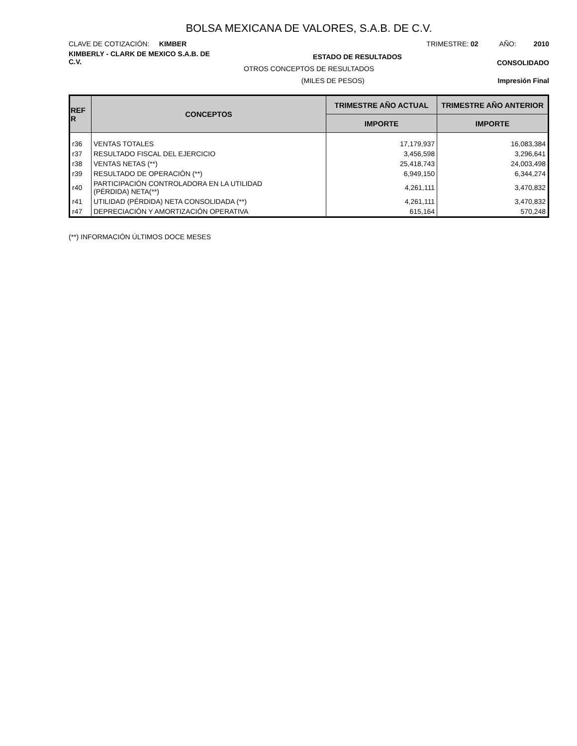BOLSA MEXICANA DE VALORES, S.A.B. DE C.V.
CLAVE DE COTIZACIÓN: KIMBER
TRIMESTRE: 02 AÑO: 2010
KIMBERLY - CLARK DE MEXICO S.A.B. DE C.V.
ESTADO DE RESULTADOS
CONSOLIDADO
OTROS CONCEPTOS DE RESULTADOS
(MILES DE PESOS) Impresión Final
| REF R | CONCEPTOS | TRIMESTRE AÑO ACTUAL | TRIMESTRE AÑO ANTERIOR |
| --- | --- | --- | --- |
| | | IMPORTE | IMPORTE |
| r36 | VENTAS TOTALES | 17,179,937 | 16,083,384 |
| r37 | RESULTADO FISCAL DEL EJERCICIO | 3,456,598 | 3,296,641 |
| r38 | VENTAS NETAS (**) | 25,418,743 | 24,003,498 |
| r39 | RESULTADO DE OPERACIÓN (**) | 6,949,150 | 6,344,274 |
| r40 | PARTICIPACIÓN CONTROLADORA EN LA UTILIDAD (PÉRDIDA) NETA(**) | 4,261,111 | 3,470,832 |
| r41 | UTILIDAD (PÉRDIDA) NETA CONSOLIDADA (**) | 4,261,111 | 3,470,832 |
| r47 | DEPRECIACIÓN Y AMORTIZACIÓN OPERATIVA | 615,164 | 570,248 |
(**) INFORMACIÓN ÚLTIMOS DOCE MESES